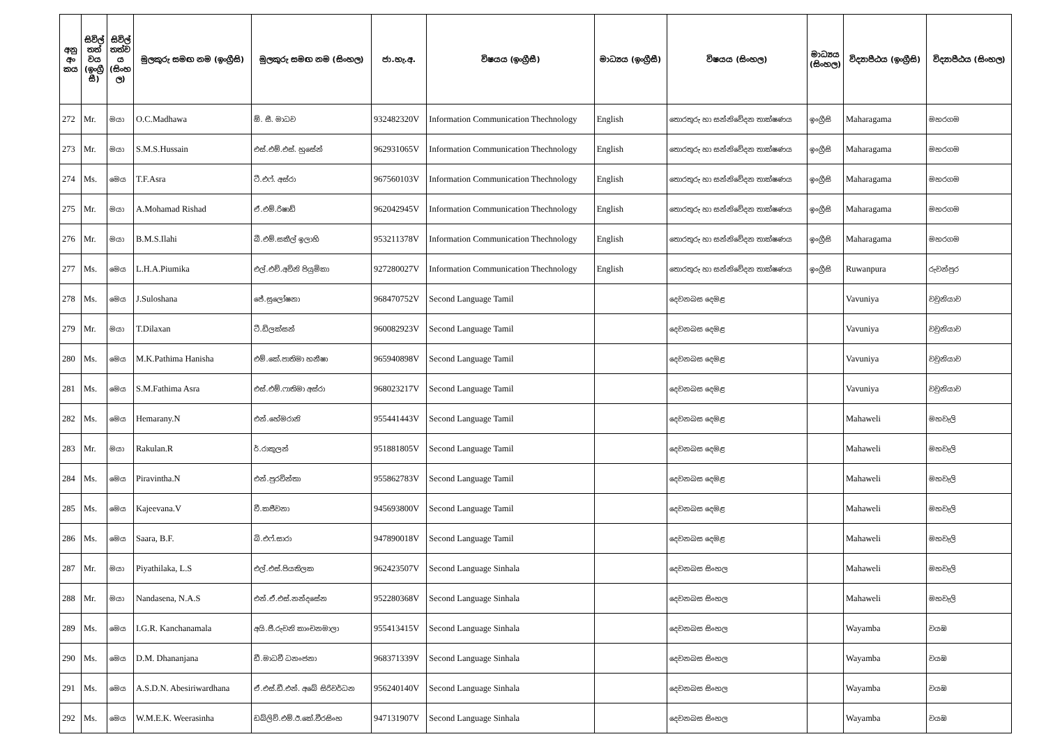| අනු අං කය | සිවිල් තත් වය (ඉංග්‍රී සී) | සිවිල් තත්ව ය (සිංහ ල) | මුලකුරු සමඟ නම (ඉංග්‍රීසි) | මුලකුරු සමඟ නම (සිංහල) | ජා.හැ.අ. | විෂයය (ඉංග්‍රීසී) | මාධ්‍යය (ඉංග්‍රීසී) | විෂයය (සිංහල) | මාධ්‍යය (සිංහල) | විද්‍යාපීඨය (ඉංග්‍රීසි) | විද්‍යාපීඨය (සිංහල) |
| --- | --- | --- | --- | --- | --- | --- | --- | --- | --- | --- | --- |
| 272 | Mr. | මයා | O.C.Madhawa | ඕ. සී. මාධව | 932482320V | Information Communication Thechnology | English | තොරතුරු හා සන්නිවේදන තාක්ෂණය | ඉංග්‍රීසි | Maharagama | මහරගම |
| 273 | Mr. | මයා | S.M.S.Hussain | එස්.එම්.එස්. හුසේන් | 962931065V | Information Communication Thechnology | English | තොරතුරු හා සන්නිවේදන තාක්ෂණය | ඉංග්‍රීසි | Maharagama | මහරගම |
| 274 | Ms. | මෙය | T.F.Asra | ටී.එෆ්. අස්රා | 967560103V | Information Communication Thechnology | English | තොරතුරු හා සන්නිවේදන තාක්ෂණය | ඉංග්‍රීසි | Maharagama | මහරගම |
| 275 | Mr. | මයා | A.Mohamad Rishad | ඒ.එම්.රිෂාඩ් | 962042945V | Information Communication Thechnology | English | තොරතුරු හා සන්නිවේදන තාක්ෂණය | ඉංග්‍රීසි | Maharagama | මහරගම |
| 276 | Mr. | මයා | B.M.S.Ilahi | බී.එම්.සකීල් ඉලාහි | 953211378V | Information Communication Thechnology | English | තොරතුරු හා සන්නිවේදන තාක්ෂණය | ඉංග්‍රීසි | Maharagama | මහරගම |
| 277 | Ms. | මෙය | L.H.A.Piumika | එල්.එච්.අවිනි පියුමිකා | 927280027V | Information Communication Thechnology | English | තොරතුරු හා සන්නිවේදන තාක්ෂණය | ඉංග්‍රීසි | Ruwanpura | රුවන්පුර |
| 278 | Ms. | මෙය | J.Suloshana | ජේ.සුලෝෂනා | 968470752V | Second Language Tamil | | දෙවනබස දෙමළ | | Vavuniya | වවුනියාව |
| 279 | Mr. | මයා | T.Dilaxan | ටී.ඩිලක්සන් | 960082923V | Second Language Tamil | | දෙවනබස දෙමළ | | Vavuniya | වවුනියාව |
| 280 | Ms. | මෙය | M.K.Pathima Hanisha | එම්.කේ.පාතිමා හනීෂා | 965940898V | Second Language Tamil | | දෙවනබස දෙමළ | | Vavuniya | වවුනියාව |
| 281 | Ms. | මෙය | S.M.Fathima Asra | එස්.එම්.ෆාතිමා අස්රා | 968023217V | Second Language Tamil | | දෙවනබස දෙමළ | | Vavuniya | වවුනියාව |
| 282 | Ms. | මෙය | Hemarany.N | එන්.හේමරානි | 955441443V | Second Language Tamil | | දෙවනබස දෙමළ | | Mahaweli | මහවැලි |
| 283 | Mr. | මයා | Rakulan.R | ර්.රාකුලන් | 951881805V | Second Language Tamil | | දෙවනබස දෙමළ | | Mahaweli | මහවැලි |
| 284 | Ms. | මෙය | Piravintha.N | එන්.පුරවින්තා | 955862783V | Second Language Tamil | | දෙවනබස දෙමළ | | Mahaweli | මහවැලි |
| 285 | Ms. | මෙය | Kajeevana.V | වී.කජීවනා | 945693800V | Second Language Tamil | | දෙවනබස දෙමළ | | Mahaweli | මහවැලි |
| 286 | Ms. | මෙය | Saara, B.F. | බි.එෆ්.සාරා | 947890018V | Second Language Tamil | | දෙවනබස දෙමළ | | Mahaweli | මහවැලි |
| 287 | Mr. | මයා | Piyathilaka, L.S | එල්.එස්.පියතිලක | 962423507V | Second Language Sinhala | | දෙවනබස සිංහල | | Mahaweli | මහවැලි |
| 288 | Mr. | මයා | Nandasena, N.A.S | එන්.ඒ.එස්.නන්දසේන | 952280368V | Second Language Sinhala | | දෙවනබස සිංහල | | Mahaweli | මහවැලි |
| 289 | Ms. | මෙය | I.G.R. Kanchanamala | අයි.ජී.රුවනි කාංචනමාලා | 955413415V | Second Language Sinhala | | දෙවනබස සිංහල | | Wayamba | වයඹ |
| 290 | Ms. | මෙය | D.M. Dhananjana | ඩී.මාධවී ධනංජනා | 968371339V | Second Language Sinhala | | දෙවනබස සිංහල | | Wayamba | වයඹ |
| 291 | Ms. | මෙය | A.S.D.N. Abesiriwardhana | ඒ.එස්.ඩී.එන්. අබේ සිරිවර්ධන | 956240140V | Second Language Sinhala | | දෙවනබස සිංහල | | Wayamba | වයඹ |
| 292 | Ms. | මෙය | W.M.E.K. Weerasinha | ඩබ්ලිව්.එම්.ඊ.කේ.වීරසිංහ | 947131907V | Second Language Sinhala | | දෙවනබස සිංහල | | Wayamba | වයඹ |